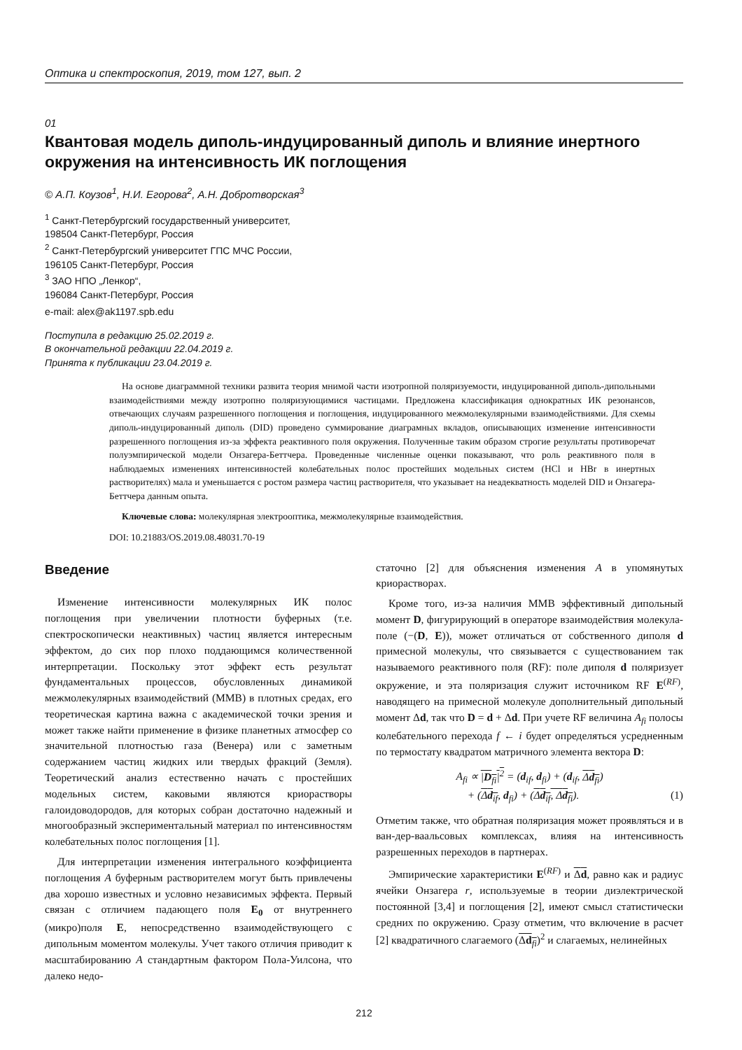Оптика и спектроскопия, 2019, том 127, вып. 2
01
Квантовая модель диполь-индуцированный диполь и влияние инертного окружения на интенсивность ИК поглощения
© А.П. Коузов<sup>1</sup>, Н.И. Егорова<sup>2</sup>, А.Н. Добротворская<sup>3</sup>
<sup>1</sup> Санкт-Петербургский государственный университет,
198504 Санкт-Петербург, Россия
<sup>2</sup> Санкт-Петербургский университет ГПС МЧС России,
196105 Санкт-Петербург, Россия
<sup>3</sup> ЗАО НПО „Ленкор“,
196084 Санкт-Петербург, Россия
e-mail: alex@ak1197.spb.edu
Поступила в редакцию 25.02.2019 г.
В окончательной редакции 22.04.2019 г.
Принята к публикации 23.04.2019 г.
На основе диаграммной техники развита теория мнимой части изотропной поляризуемости, индуцированной диполь-дипольными взаимодействиями между изотропно поляризующимися частицами. Предложена классификация однократных ИК резонансов, отвечающих случаям разрешенного поглощения и поглощения, индуцированного межмолекулярными взаимодействиями. Для схемы диполь-индуцированный диполь (DID) проведено суммирование диаграмных вкладов, описывающих изменение интенсивности разрешенного поглощения из-за эффекта реактивного поля окружения. Полученные таким образом строгие результаты противоречат полуэмпирической модели Онзагера-Беттчера. Проведенные численные оценки показывают, что роль реактивного поля в наблюдаемых изменениях интенсивностей колебательных полос простейших модельных систем (HCl и HBr в инертных растворителях) мала и уменьшается с ростом размера частиц растворителя, что указывает на неадекватность моделей DID и Онзагера-Беттчера данным опыта.
Ключевые слова: молекулярная электрооптика, межмолекулярные взаимодействия.
DOI: 10.21883/OS.2019.08.48031.70-19
Введение
Изменение интенсивности молекулярных ИК полос поглощения при увеличении плотности буферных (т.е. спектроскопически неактивных) частиц является интересным эффектом, до сих пор плохо поддающимся количественной интерпретации. Поскольку этот эффект есть результат фундаментальных процессов, обусловленных динамикой межмолекулярных взаимодействий (ММВ) в плотных средах, его теоретическая картина важна с академической точки зрения и может также найти применение в физике планетных атмосфер со значительной плотностью газа (Венера) или с заметным содержанием частиц жидких или твердых фракций (Земля). Теоретический анализ естественно начать с простейших модельных систем, каковыми являются криорастворы галоидоводородов, для которых собран достаточно надежный и многообразный экспериментальный материал по интенсивностям колебательных полос поглощения [1].
Для интерпретации изменения интегрального коэффициента поглощения A буферным растворителем могут быть привлечены два хорошо известных и условно независимых эффекта. Первый связан с отличием падающего поля E<sub>0</sub> от внутреннего (микро)поля E, непосредственно взаимодействующего с дипольным моментом молекулы. Учет такого отличия приводит к масштабированию A стандартным фактором Пола-Уилсона, что далеко недо-
статочно [2] для объяснения изменения A в упомянутых криорастворах.
Кроме того, из-за наличия ММВ эффективный дипольный момент D, фигурирующий в операторе взаимодействия молекула-поле (−(D, E)), может отличаться от собственного диполя d примесной молекулы, что связывается с существованием так называемого реактивного поля (RF): поле диполя d поляризует окружение, и эта поляризация служит источником RF E<sup>(RF)</sup>, наводящего на примесной молекуле дополнительный дипольный момент Δd, так что D = d + Δd. При учете RF величина A<sub>fi</sub> полосы колебательного перехода f ← i будет определяться усредненным по термостату квадратом матричного элемента вектора D:
A<sub>fi</sub> ∝ |D<sub>fi</sub>|<sup>2</sup> = (d<sub>if</sub>, d<sub>fi</sub>) + (d<sub>if</sub>, Δd<sub>fi</sub>)
+ (Δd<sub>if</sub>, d<sub>fi</sub>) + (Δd<sub>if</sub>, Δd<sub>fi</sub>). (1)
Отметим также, что обратная поляризация может проявляться и в ван-дер-ваальсовых комплексах, влияя на интенсивность разрешенных переходов в партнерах.
Эмпирические характеристики E<sup>(RF)</sup> и Δd, равно как и радиус ячейки Онзагера r, используемые в теории диэлектрической постоянной [3,4] и поглощения [2], имеют смысл статистически средних по окружению. Сразу отметим, что включение в расчет [2] квадратичного слагаемого (Δd<sub>fi</sub>)<sup>2</sup> и слагаемых, нелинейных
212